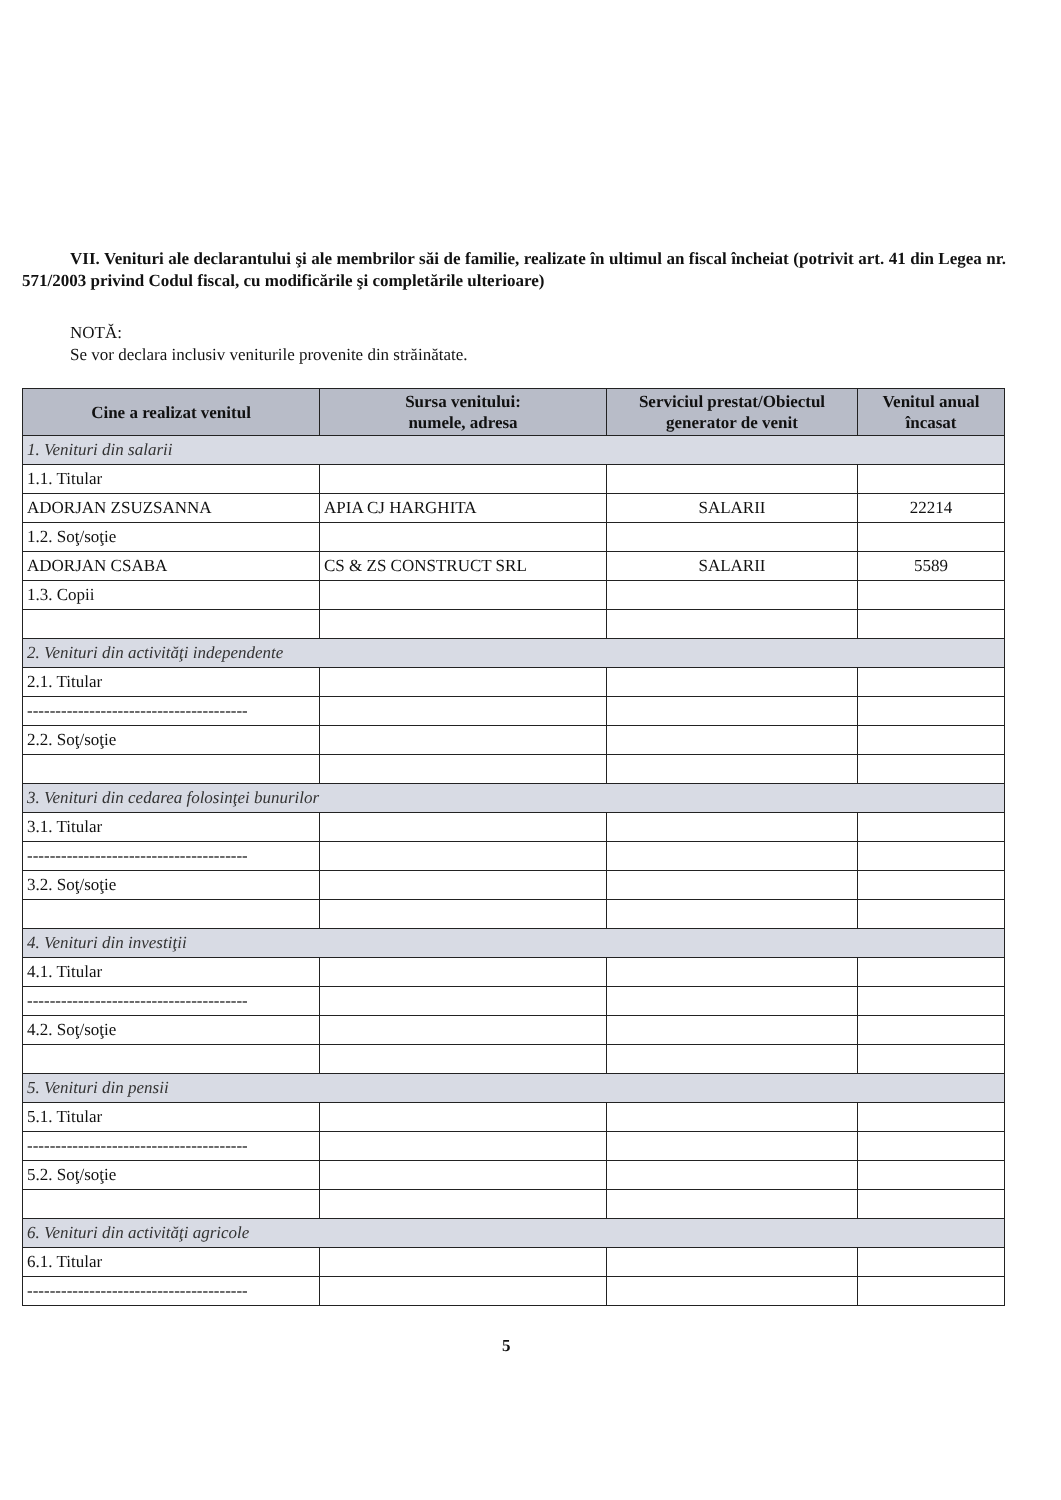VII. Venituri ale declarantului şi ale membrilor săi de familie, realizate în ultimul an fiscal încheiat (potrivit art. 41 din Legea nr. 571/2003 privind Codul fiscal, cu modificările şi completările ulterioare)
NOTĂ:
Se vor declara inclusiv veniturile provenite din străinătate.
| Cine a realizat venitul | Sursa venitului: numele, adresa | Serviciul prestat/Obiectul generator de venit | Venitul anual încasat |
| --- | --- | --- | --- |
| 1. Venituri din salarii | | | |
| 1.1. Titular | | | |
| ADORJAN ZSUZSANNA | APIA CJ HARGHITA | SALARII | 22214 |
| 1.2. Soţ/soţie | | | |
| ADORJAN CSABA | CS & ZS CONSTRUCT SRL | SALARII | 5589 |
| 1.3. Copii | | | |
| 2. Venituri din activităţi independente | | | |
| 2.1. Titular | | | |
| --------------------------------------- | | | |
| 2.2. Soţ/soţie | | | |
| 3. Venituri din cedarea folosinţei bunurilor | | | |
| 3.1. Titular | | | |
| --------------------------------------- | | | |
| 3.2. Soţ/soţie | | | |
| 4. Venituri din investiţii | | | |
| 4.1. Titular | | | |
| --------------------------------------- | | | |
| 4.2. Soţ/soţie | | | |
| 5. Venituri din pensii | | | |
| 5.1. Titular | | | |
| --------------------------------------- | | | |
| 5.2. Soţ/soţie | | | |
| 6. Venituri din activităţi agricole | | | |
| 6.1. Titular | | | |
| --------------------------------------- | | | |
5